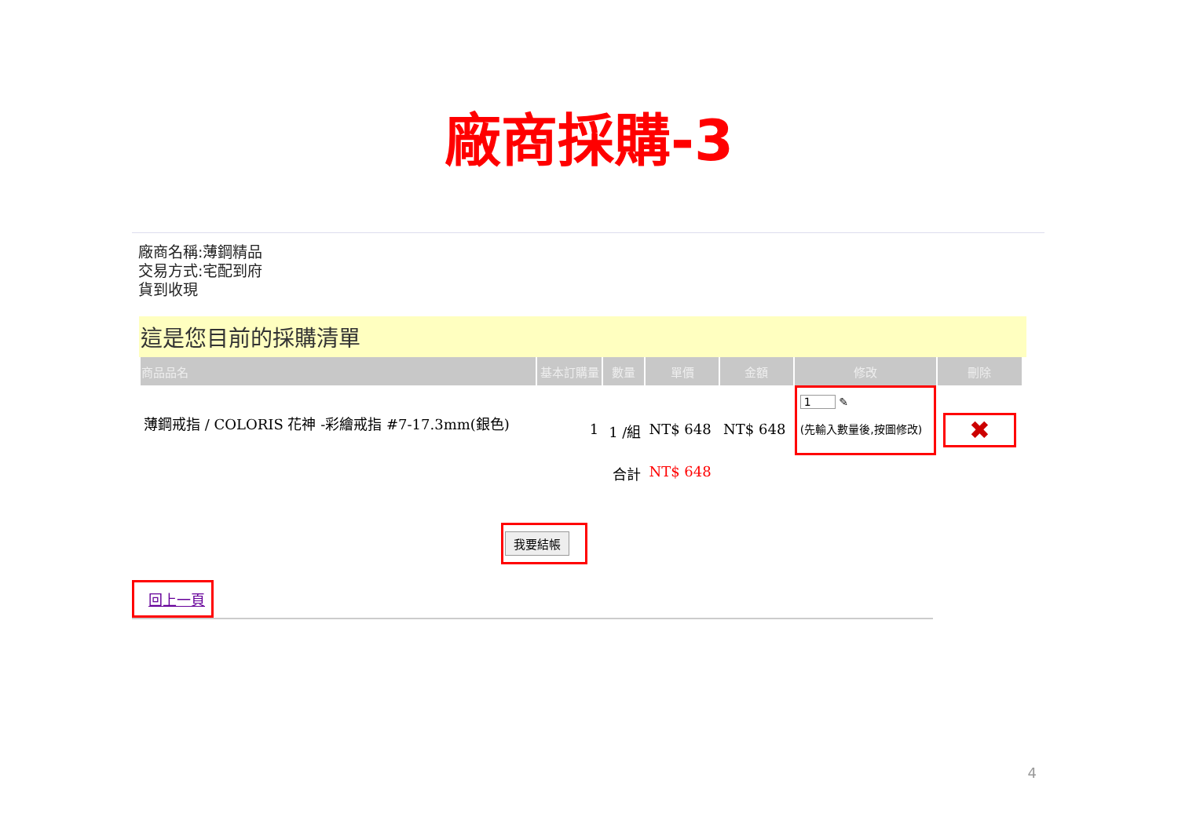廠商採購-3
廠商名稱:薄鋼精品
交易方式:宅配到府
貨到收現
這是您目前的採購清單
| 商品品名 | 基本訂購量 | 數量 | 單價 | 金額 | 修改 | 刪除 |
| --- | --- | --- | --- | --- | --- | --- |
| 薄鋼戒指 / COLORIS 花神 -彩繪戒指 #7-17.3mm(銀色) | 1 | 1 /組 | NT$ 648 | NT$ 648 | 1 ✎ (先輸入數量後,按圖修改) | ✖ |
| | | 合計 | NT$ 648 | | | |
我要結帳
回上一頁
4